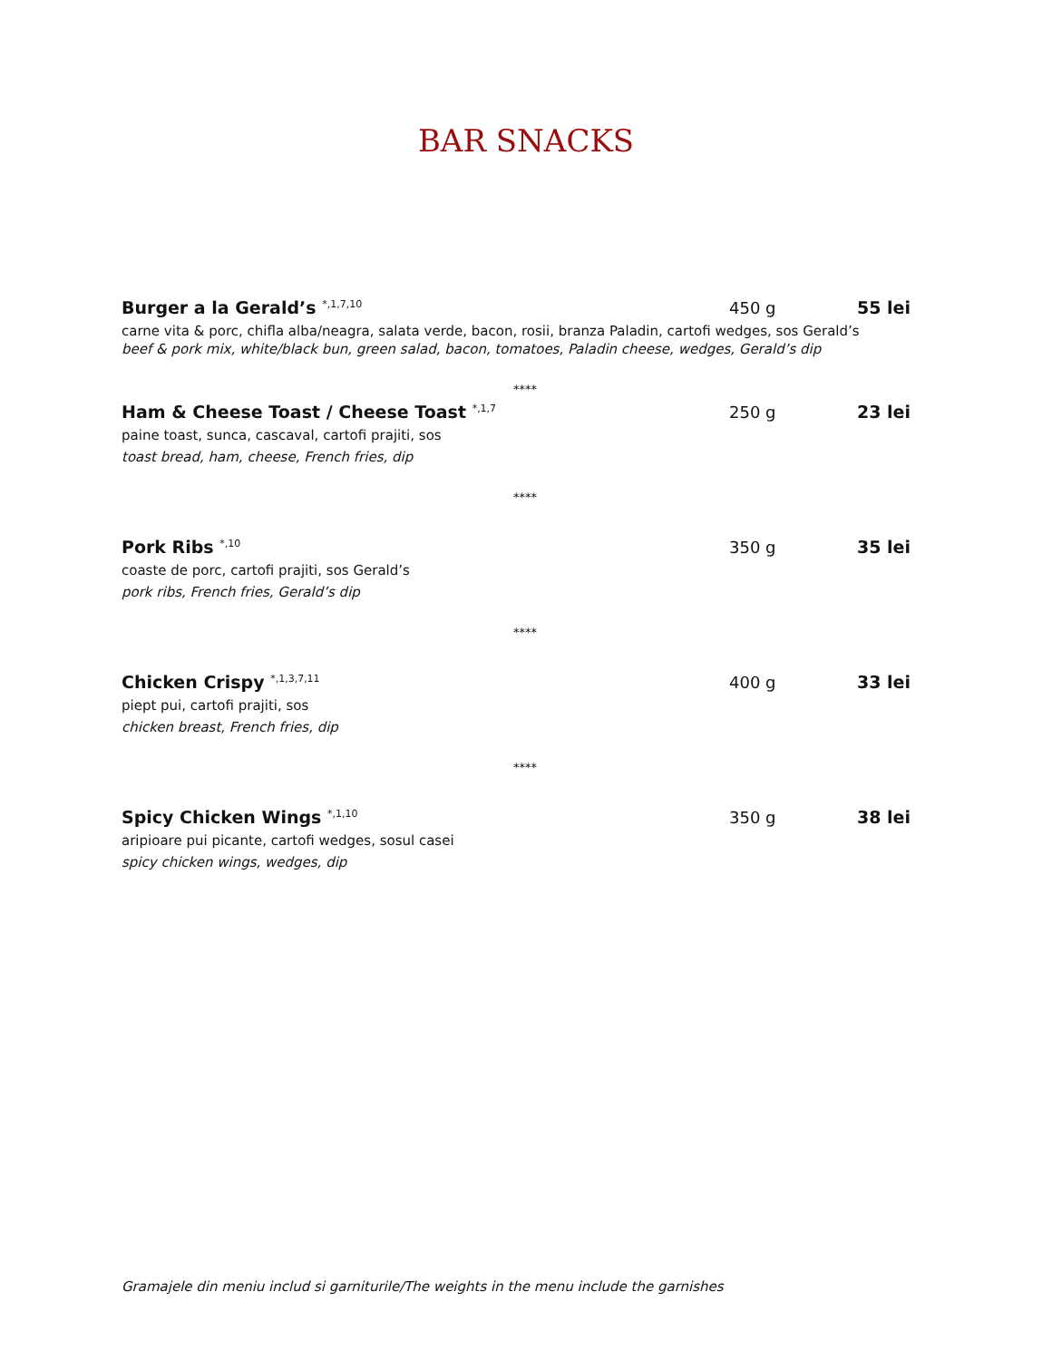BAR SNACKS
Burger a la Gerald’s <sup>*,1,7,10</sup> 450 g 55 lei
carne vita & porc, chifla alba/neagra, salata verde, bacon, rosii, branza Paladin, cartofi wedges, sos Gerald’s
beef & pork mix, white/black bun, green salad, bacon, tomatoes, Paladin cheese, wedges, Gerald’s dip
****
Ham & Cheese Toast / Cheese Toast <sup>*,1,7</sup> 250 g 23 lei
paine toast, sunca, cascaval, cartofi prajiti, sos
toast bread, ham, cheese, French fries, dip
****
Pork Ribs <sup>*,10</sup> 350 g 35 lei
coaste de porc, cartofi prajiti, sos Gerald’s
pork ribs, French fries, Gerald’s dip
****
Chicken Crispy <sup>*,1,3,7,11</sup> 400 g 33 lei
piept pui, cartofi prajiti, sos
chicken breast, French fries, dip
****
Spicy Chicken Wings <sup>*,1,10</sup> 350 g 38 lei
aripioare pui picante, cartofi wedges, sosul casei
spicy chicken wings, wedges, dip
Gramajele din meniu includ si garniturile/The weights in the menu include the garnishes